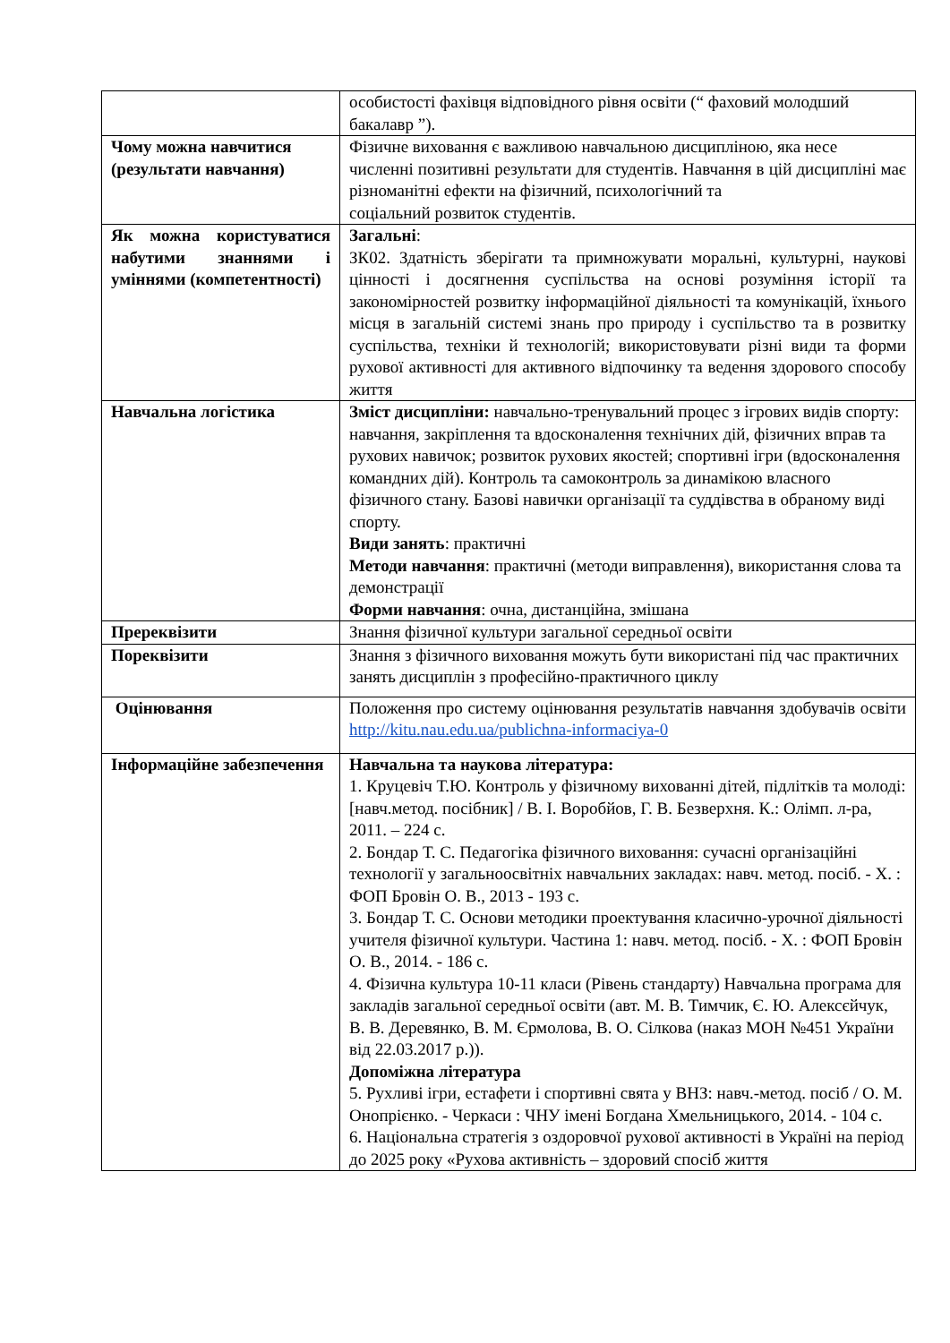| | особистості фахівця відповідного рівня освіти (“ фаховий молодший бакалавр ”). |
| Чому можна навчитися (результати навчання) | Фізичне виховання є важливою навчальною дисципліною, яка несе численні позитивні результати для студентів. Навчання в цій дисципліні має різноманітні ефекти на фізичний, психологічний та соціальний розвиток студентів. |
| Як можна користуватися набутими знаннями і уміннями (компетентності) | Загальні : ЗК02. Здатність зберігати та примножувати моральні, культурні, наукові цінності і досягнення суспільства на основі розуміння історії та закономірностей розвитку інформаційної діяльності та комунікацій, їхнього місця в загальній системі знань про природу і суспільство та в розвитку суспільства, техніки й технологій; використовувати різні види та форми рухової активності для активного відпочинку та ведення здорового способу життя |
| Навчальна логістика | Зміст дисципліни: навчально-тренувальний процес з ігрових видів спорту: навчання, закріплення та вдосконалення технічних дій, фізичних вправ та рухових навичок; розвиток рухових якостей; спортивні ігри (вдосконалення командних дій). Контроль та самоконтроль за динамікою власного фізичного стану. Базові навички організації та суддівства в обраному виді спорту. Види занять : практичні Методи навчання : практичні (методи виправлення), використання слова та демонстрації Форми навчання : очна, дистанційна, змішана |
| Пререквізити | Знання фізичної культури загальної середньої освіти |
| Пореквізити | Знання з фізичного виховання можуть бути використані під час практичних занять дисциплін з професійно-практичного циклу |
| Оцінювання | Положення про систему оцінювання результатів навчання здобувачів освіти http://kitu.nau.edu.ua/publichna-informaciya-0 |
| Інформаційне забезпечення | Навчальна та наукова література: 1. Круцевіч Т.Ю. Контроль у фізичному вихованні дітей, підлітків та молоді: [навч.метод. посібник] / В. І. Воробйов, Г. В. Безверхня. К.: Олімп. л-ра, 2011. – 224 с. 2. Бондар Т. С. Педагогіка фізичного виховання: сучасні організаційні технології у загальноосвітніх навчальних закладах: навч. метод. посіб. - Х. : ФОП Бровін О. В., 2013 - 193 с. 3. Бондар Т. С. Основи методики проектування класично-урочної діяльності учителя фізичної культури. Частина 1: навч. метод. посіб. - Х. : ФОП Бровін О. В., 2014. - 186 с. 4. Фізична культура 10-11 класи (Рівень стандарту) Навчальна програма для закладів загальної середньої освіти (авт. М. В. Тимчик, Є. Ю. Алексєйчук, В. В. Деревянко, В. М. Єрмолова, В. О. Сілкова (наказ МОН №451 України від 22.03.2017 р.)). Допоміжна література 5. Рухливі ігри, естафети і спортивні свята у ВНЗ: навч.-метод. посіб / О. М. Онопрієнко. - Черкаси : ЧНУ імені Богдана Хмельницького, 2014. - 104 с. 6. Національна стратегія з оздоровчої рухової активності в Україні на період до 2025 року «Рухова активність – здоровий спосіб життя |